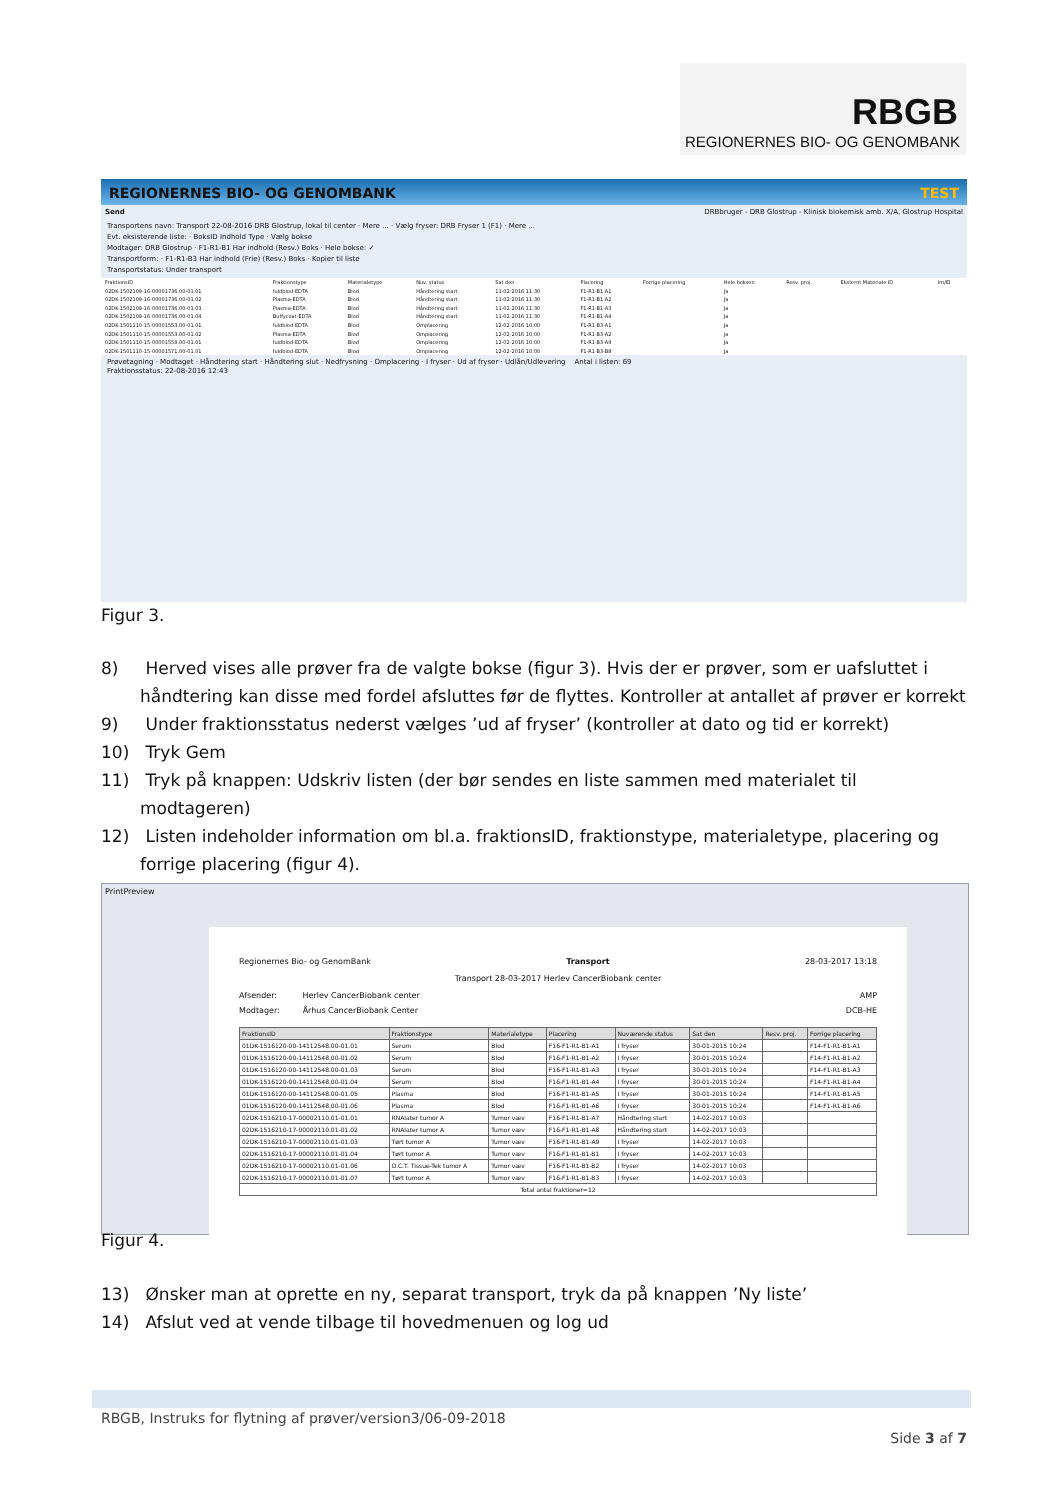RBGB
REGIONERNES BIO- OG GENOMBANK
REGIONERNES BIO- OG GENOMBANK TEST
Send DRBbruger - DRB Glostrup - Klinisk biokemisk amb. X/A, Glostrup Hospital
Transportens navn: Transport 22-08-2016 DRB Glostrup, lokal til center · Mere ... · Vælg fryser: DRB Fryser 1 (F1) · Mere ...
Evt. eksisterende liste: · BoksID Indhold Type · Vælg bokse
Modtager: DRB Glostrup · F1-R1-B1 Har indhold (Resv.) Boks · Hele bokse: ✓
Transportform: · F1-R1-B3 Har indhold (Frie) (Resv.) Boks · Kopier til liste
Transportstatus: Under transport
| FraktionsID | Fraktionstype | Materialetype | Nuv. status | Sat den | Placering | Forrige placering | Hele boksen | Resv. proj. | Eksternt Materiale ID | Im/El |
| --- | --- | --- | --- | --- | --- | --- | --- | --- | --- | --- |
| 02DK-1502109-16-00001736.00-01.01 | fuldblod-EDTA | Blod | Håndtering start | 11-02-2016 11:30 | F1-R1-B1-A1 | | Ja | | | |
| 02DK-1502109-16-00001736.00-01.02 | Plasma-EDTA | Blod | Håndtering start | 11-02-2016 11:30 | F1-R1-B1-A2 | | Ja | | | |
| 02DK-1502109-16-00001736.00-01.03 | Plasma-EDTA | Blod | Håndtering start | 11-02-2016 11:30 | F1-R1-B1-A3 | | Ja | | | |
| 02DK-1502109-16-00001736.00-01.04 | Buffycoat-EDTA | Blod | Håndtering start | 11-02-2016 11:30 | F1-R1-B1-A4 | | Ja | | | |
| 02DK-1501110-15-00001553.00-01.01 | fuldblod-EDTA | Blod | Omplacering | 12-02-2016 10:00 | F1-R1-B3-A1 | | Ja | | | |
| 02DK-1501110-15-00001553.00-01.02 | Plasma-EDTA | Blod | Omplacering | 12-02-2016 10:00 | F1-R1-B3-A2 | | Ja | | | |
| 02DK-1501110-15-00001558.00-01.01 | fuldblod-EDTA | Blod | Omplacering | 12-02-2016 10:00 | F1-R1-B3-A9 | | Ja | | | |
| 02DK-1501110-15-00001571.00-01.01 | fuldblod-EDTA | Blod | Omplacering | 12-02-2016 10:00 | F1-R1-B3-B8 | | Ja | | | |
Prøvetagning · Modtaget · Håndtering start · Håndtering slut · Nedfrysning · Omplacering · I fryser · Ud af fryser · Udlån/Udlevering Antal i listen: 69
Fraktionsstatus: 22-08-2016 12:43
Figur 3.
8) Herved vises alle prøver fra de valgte bokse (figur 3). Hvis der er prøver, som er uafsluttet i håndtering kan disse med fordel afsluttes før de flyttes. Kontroller at antallet af prøver er korrekt
9) Under fraktionsstatus nederst vælges ’ud af fryser’ (kontroller at dato og tid er korrekt)
10) Tryk Gem
11) Tryk på knappen: Udskriv listen (der bør sendes en liste sammen med materialet til modtageren)
12) Listen indeholder information om bl.a. fraktionsID, fraktionstype, materialetype, placering og forrige placering (figur 4).
PrintPreview
Regionernes Bio- og GenomBank Transport 28-03-2017 13:18
Transport 28-03-2017 Herlev CancerBiobank center
Afsender: Herlev CancerBiobank center AMP
Modtager: Århus CancerBiobank Center DCB-HE
| FraktionsID | Fraktionstype | Materialetype | Placering | Nuværende status | Sat den | Resv. proj. | Forrige placering |
| --- | --- | --- | --- | --- | --- | --- | --- |
| 01DK-1516120-00-14112548.00-01.01 | Serum | Blod | F16-F1-R1-B1-A1 | I fryser | 30-01-2015 10:24 | | F14-F1-R1-B1-A1 |
| 01DK-1516120-00-14112548.00-01.02 | Serum | Blod | F16-F1-R1-B1-A2 | I fryser | 30-01-2015 10:24 | | F14-F1-R1-B1-A2 |
| 01DK-1516120-00-14112548.00-01.03 | Serum | Blod | F16-F1-R1-B1-A3 | I fryser | 30-01-2015 10:24 | | F14-F1-R1-B1-A3 |
| 01DK-1516120-00-14112548.00-01.04 | Serum | Blod | F16-F1-R1-B1-A4 | I fryser | 30-01-2015 10:24 | | F14-F1-R1-B1-A4 |
| 01DK-1516120-00-14112548.00-01.05 | Plasma | Blod | F16-F1-R1-B1-A5 | I fryser | 30-01-2015 10:24 | | F14-F1-R1-B1-A5 |
| 01DK-1516120-00-14112548.00-01.06 | Plasma | Blod | F16-F1-R1-B1-A6 | I fryser | 30-01-2015 10:24 | | F14-F1-R1-B1-A6 |
| 02DK-1516210-17-00002110.01-01.01 | RNAlater tumor A | Tumor væv | F16-F1-R1-B1-A7 | Håndtering start | 14-02-2017 10:03 | | |
| 02DK-1516210-17-00002110.01-01.02 | RNAlater tumor A | Tumor væv | F16-F1-R1-B1-A8 | Håndtering start | 14-02-2017 10:03 | | |
| 02DK-1516210-17-00002110.01-01.03 | Tørt tumor A | Tumor væv | F16-F1-R1-B1-A9 | I fryser | 14-02-2017 10:03 | | |
| 02DK-1516210-17-00002110.01-01.04 | Tørt tumor A | Tumor væv | F16-F1-R1-B1-B1 | I fryser | 14-02-2017 10:03 | | |
| 02DK-1516210-17-00002110.01-01.06 | O.C.T. Tissue-Tek tumor A | Tumor væv | F16-F1-R1-B1-B2 | I fryser | 14-02-2017 10:03 | | |
| 02DK-1516210-17-00002110.01-01.07 | Tørt tumor A | Tumor væv | F16-F1-R1-B1-B3 | I fryser | 14-02-2017 10:03 | | |
| Total antal fraktioner=12 | | | | | | | |
Figur 4.
13) Ønsker man at oprette en ny, separat transport, tryk da på knappen ’Ny liste’
14) Afslut ved at vende tilbage til hovedmenuen og log ud
RBGB, Instruks for flytning af prøver/version3/06-09-2018
Side 3 af 7